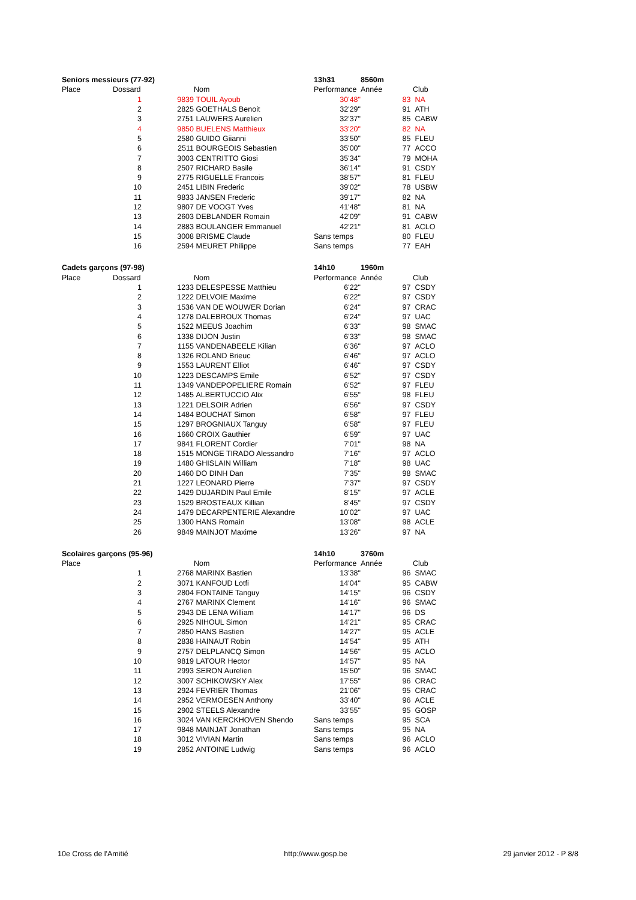| Seniors messieurs (77-92) | | | | 13h31 | 8560m | | |
| Place | Dossard | | Nom | Performance | Année | | Club |
| | 1 | 9839 | TOUIL Ayoub | 30'48" | | 83 | NA |
| | 2 | 2825 | GOETHALS Benoit | 32'29" | | 91 | ATH |
| | 3 | 2751 | LAUWERS Aurelien | 32'37" | | 85 | CABW |
| | 4 | 9850 | BUELENS Matthieux | 33'20" | | 82 | NA |
| | 5 | 2580 | GUIDO Giianni | 33'50" | | 85 | FLEU |
| | 6 | 2511 | BOURGEOIS Sebastien | 35'00" | | 77 | ACCO |
| | 7 | 3003 | CENTRITTO Giosi | 35'34" | | 79 | MOHA |
| | 8 | 2507 | RICHARD Basile | 36'14" | | 91 | CSDY |
| | 9 | 2775 | RIGUELLE Francois | 38'57" | | 81 | FLEU |
| | 10 | 2451 | LIBIN Frederic | 39'02" | | 78 | USBW |
| | 11 | 9833 | JANSEN Frederic | 39'17" | | 82 | NA |
| | 12 | 9807 | DE VOOGT Yves | 41'48" | | 81 | NA |
| | 13 | 2603 | DEBLANDER Romain | 42'09" | | 91 | CABW |
| | 14 | 2883 | BOULANGER Emmanuel | 42'21" | | 81 | ACLO |
| | 15 | 3008 | BRISME Claude | Sans temps | | 80 | FLEU |
| | 16 | 2594 | MEURET Philippe | Sans temps | | 77 | EAH |
| Cadets garçons (97-98) | | | | 14h10 | 1960m | | |
| Place | Dossard | | Nom | Performance | Année | | Club |
| | 1 | 1233 | DELESPESSE Matthieu | 6'22" | | 97 | CSDY |
| | 2 | 1222 | DELVOIE Maxime | 6'22" | | 97 | CSDY |
| | 3 | 1536 | VAN DE WOUWER Dorian | 6'24" | | 97 | CRAC |
| | 4 | 1278 | DALEBROUX Thomas | 6'24" | | 97 | UAC |
| | 5 | 1522 | MEEUS Joachim | 6'33" | | 98 | SMAC |
| | 6 | 1338 | DIJON Justin | 6'33" | | 98 | SMAC |
| | 7 | 1155 | VANDENABEELE Kilian | 6'36" | | 97 | ACLO |
| | 8 | 1326 | ROLAND Brieuc | 6'46" | | 97 | ACLO |
| | 9 | 1553 | LAURENT Elliot | 6'46" | | 97 | CSDY |
| | 10 | 1223 | DESCAMPS Emile | 6'52" | | 97 | CSDY |
| | 11 | 1349 | VANDEPOPELIERE Romain | 6'52" | | 97 | FLEU |
| | 12 | 1485 | ALBERTUCCIO Alix | 6'55" | | 98 | FLEU |
| | 13 | 1221 | DELSOIR Adrien | 6'56" | | 97 | CSDY |
| | 14 | 1484 | BOUCHAT Simon | 6'58" | | 97 | FLEU |
| | 15 | 1297 | BROGNIAUX Tanguy | 6'58" | | 97 | FLEU |
| | 16 | 1660 | CROIX Gauthier | 6'59" | | 97 | UAC |
| | 17 | 9841 | FLORENT Cordier | 7'01" | | 98 | NA |
| | 18 | 1515 | MONGE TIRADO Alessandro | 7'16" | | 97 | ACLO |
| | 19 | 1480 | GHISLAIN William | 7'18" | | 98 | UAC |
| | 20 | 1460 | DO DINH Dan | 7'35" | | 98 | SMAC |
| | 21 | 1227 | LEONARD Pierre | 7'37" | | 97 | CSDY |
| | 22 | 1429 | DUJARDIN Paul Emile | 8'15" | | 97 | ACLE |
| | 23 | 1529 | BROSTEAUX Killian | 8'45" | | 97 | CSDY |
| | 24 | 1479 | DECARPENTERIE Alexandre | 10'02" | | 97 | UAC |
| | 25 | 1300 | HANS Romain | 13'08" | | 98 | ACLE |
| | 26 | 9849 | MAINJOT Maxime | 13'26" | | 97 | NA |
| Scolaires garçons (95-96) | | | | 14h10 | 3760m | | |
| Place | | | Nom | Performance | Année | | Club |
| | 1 | 2768 | MARINX Bastien | 13'38" | | 96 | SMAC |
| | 2 | 3071 | KANFOUD Lotfi | 14'04" | | 95 | CABW |
| | 3 | 2804 | FONTAINE Tanguy | 14'15" | | 96 | CSDY |
| | 4 | 2767 | MARINX Clement | 14'16" | | 96 | SMAC |
| | 5 | 2943 | DE LENA William | 14'17" | | 96 | DS |
| | 6 | 2925 | NIHOUL Simon | 14'21" | | 95 | CRAC |
| | 7 | 2850 | HANS Bastien | 14'27" | | 95 | ACLE |
| | 8 | 2838 | HAINAUT Robin | 14'54" | | 95 | ATH |
| | 9 | 2757 | DELPLANCQ Simon | 14'56" | | 95 | ACLO |
| | 10 | 9819 | LATOUR Hector | 14'57" | | 95 | NA |
| | 11 | 2993 | SERON Aurelien | 15'50" | | 96 | SMAC |
| | 12 | 3007 | SCHIKOWSKY Alex | 17'55" | | 96 | CRAC |
| | 13 | 2924 | FEVRIER Thomas | 21'06" | | 95 | CRAC |
| | 14 | 2952 | VERMOESEN Anthony | 33'40" | | 96 | ACLE |
| | 15 | 2902 | STEELS Alexandre | 33'55" | | 95 | GOSP |
| | 16 | 3024 | VAN KERCKHOVEN Shendo | Sans temps | | 95 | SCA |
| | 17 | 9848 | MAINJAT Jonathan | Sans temps | | 95 | NA |
| | 18 | 3012 | VIVIAN Martin | Sans temps | | 96 | ACLO |
| | 19 | 2852 | ANTOINE Ludwig | Sans temps | | 96 | ACLO |
10e Cross de l'Amitié http://www.gosp.be 29 janvier 2012 - P 8/8